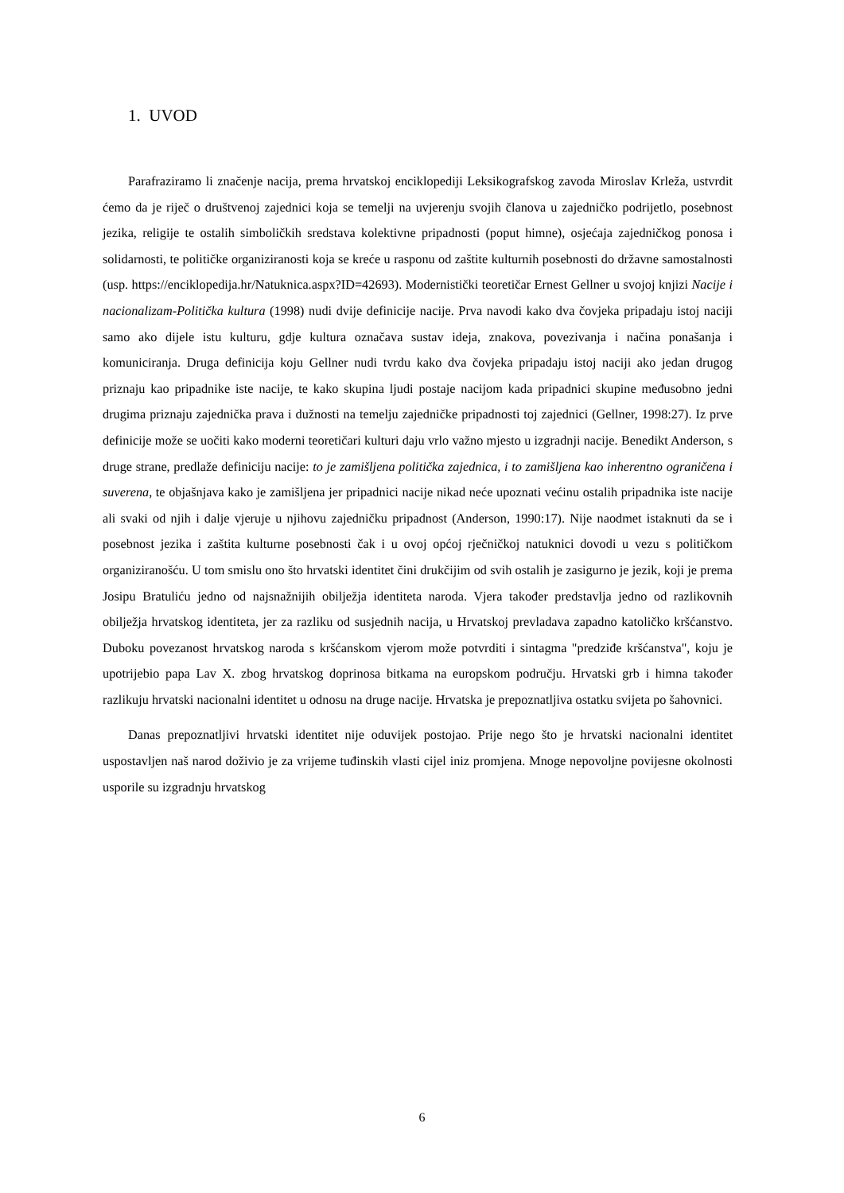1. UVOD
Parafraziramo li značenje nacija, prema hrvatskoj enciklopediji Leksikografskog zavoda Miroslav Krleža, ustvrdit ćemo da je riječ o društvenoj zajednici koja se temelji na uvjerenju svojih članova u zajedničko podrijetlo, posebnost jezika, religije te ostalih simboličkih sredstava kolektivne pripadnosti (poput himne), osjećaja zajedničkog ponosa i solidarnosti, te političke organiziranosti koja se kreće u rasponu od zaštite kulturnih posebnosti do državne samostalnosti (usp. https://enciklopedija.hr/Natuknica.aspx?ID=42693). Modernistički teoretičar Ernest Gellner u svojoj knjizi Nacije i nacionalizam-Politička kultura (1998) nudi dvije definicije nacije. Prva navodi kako dva čovjeka pripadaju istoj naciji samo ako dijele istu kulturu, gdje kultura označava sustav ideja, znakova, povezivanja i načina ponašanja i komuniciranja. Druga definicija koju Gellner nudi tvrdu kako dva čovjeka pripadaju istoj naciji ako jedan drugog priznaju kao pripadnike iste nacije, te kako skupina ljudi postaje nacijom kada pripadnici skupine međusobno jedni drugima priznaju zajednička prava i dužnosti na temelju zajedničke pripadnosti toj zajednici (Gellner, 1998:27). Iz prve definicije može se uočiti kako moderni teoretičari kulturi daju vrlo važno mjesto u izgradnji nacije. Benedikt Anderson, s druge strane, predlaže definiciju nacije: to je zamišljena politička zajednica, i to zamišljena kao inherentno ograničena i suverena, te objašnjava kako je zamišljena jer pripadnici nacije nikad neće upoznati većinu ostalih pripadnika iste nacije ali svaki od njih i dalje vjeruje u njihovu zajedničku pripadnost (Anderson, 1990:17). Nije naodmet istaknuti da se i posebnost jezika i zaštita kulturne posebnosti čak i u ovoj općoj rječničkoj natuknici dovodi u vezu s političkom organiziranošću. U tom smislu ono što hrvatski identitet čini drukčijim od svih ostalih je zasigurno je jezik, koji je prema Josipu Bratuliću jedno od najsnažnijih obilježja identiteta naroda. Vjera također predstavlja jedno od razlikovnih obilježja hrvatskog identiteta, jer za razliku od susjednih nacija, u Hrvatskoj prevladava zapadno katoličko kršćanstvo. Duboku povezanost hrvatskog naroda s kršćanskom vjerom može potvrditi i sintagma "predziđe kršćanstva", koju je upotrijebio papa Lav X. zbog hrvatskog doprinosa bitkama na europskom području. Hrvatski grb i himna također razlikuju hrvatski nacionalni identitet u odnosu na druge nacije. Hrvatska je prepoznatljiva ostatku svijeta po šahovnici.
Danas prepoznatljivi hrvatski identitet nije oduvijek postojao. Prije nego što je hrvatski nacionalni identitet uspostavljen naš narod doživio je za vrijeme tuđinskih vlasti cijel iniz promjena. Mnoge nepovoljne povijesne okolnosti usporile su izgradnju hrvatskog
6